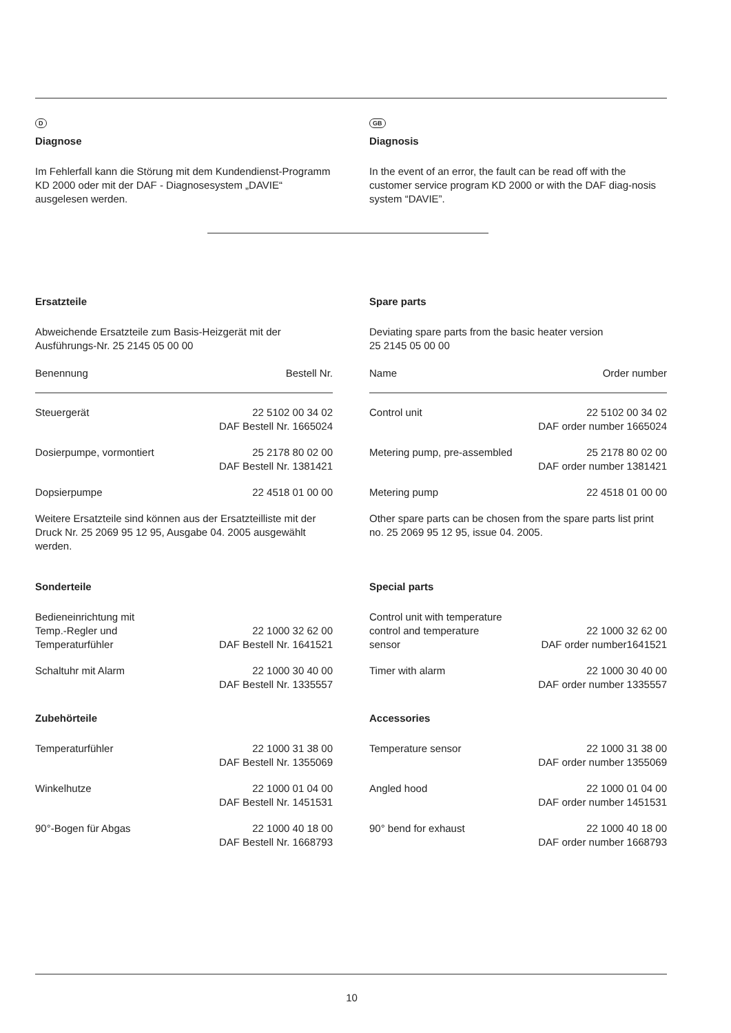D
Diagnose
Im Fehlerfall kann die Störung mit dem Kundendienst-Programm KD 2000 oder mit der DAF - Diagnosesystem „DAVIE“ ausgelesen werden.
GB
Diagnosis
In the event of an error, the fault can be read off with the customer service program KD 2000 or with the DAF diag-nosis system “DAVIE”.
Ersatzteile
Abweichende Ersatzteile zum Basis-Heizgerät mit der Ausführungs-Nr. 25 2145 05 00 00
| Benennung | Bestell Nr. |
| --- | --- |
| Steuergerät | 22 5102 00 34 02 DAF Bestell Nr. 1665024 |
| Dosierpumpe, vormontiert | 25 2178 80 02 00 DAF Bestell Nr. 1381421 |
| Dopsierpumpe | 22 4518 01 00 00 |
Weitere Ersatzteile sind können aus der Ersatzteilliste mit der Druck Nr. 25 2069 95 12 95, Ausgabe 04. 2005 ausgewählt werden.
Sonderteile
| Bedieneinrichtung mit Temp.-Regler und Temperaturfühler | 22 1000 32 62 00 DAF Bestell Nr. 1641521 |
| Schaltuhr mit Alarm | 22 1000 30 40 00 DAF Bestell Nr. 1335557 |
Zubehörteile
| Temperaturfühler | 22 1000 31 38 00 DAF Bestell Nr. 1355069 |
| Winkelhutze | 22 1000 01 04 00 DAF Bestell Nr. 1451531 |
| 90°-Bogen für Abgas | 22 1000 40 18 00 DAF Bestell Nr. 1668793 |
Spare parts
Deviating spare parts from the basic heater version
25 2145 05 00 00
| Name | Order number |
| --- | --- |
| Control unit | 22 5102 00 34 02 DAF order number 1665024 |
| Metering pump, pre-assembled | 25 2178 80 02 00 DAF order number 1381421 |
| Metering pump | 22 4518 01 00 00 |
Other spare parts can be chosen from the spare parts list print no. 25 2069 95 12 95, issue 04. 2005.
Special parts
| Control unit with temperature control and temperature sensor | 22 1000 32 62 00 DAF order number1641521 |
| Timer with alarm | 22 1000 30 40 00 DAF order number 1335557 |
Accessories
| Temperature sensor | 22 1000 31 38 00 DAF order number 1355069 |
| Angled hood | 22 1000 01 04 00 DAF order number 1451531 |
| 90° bend for exhaust | 22 1000 40 18 00 DAF order number 1668793 |
10